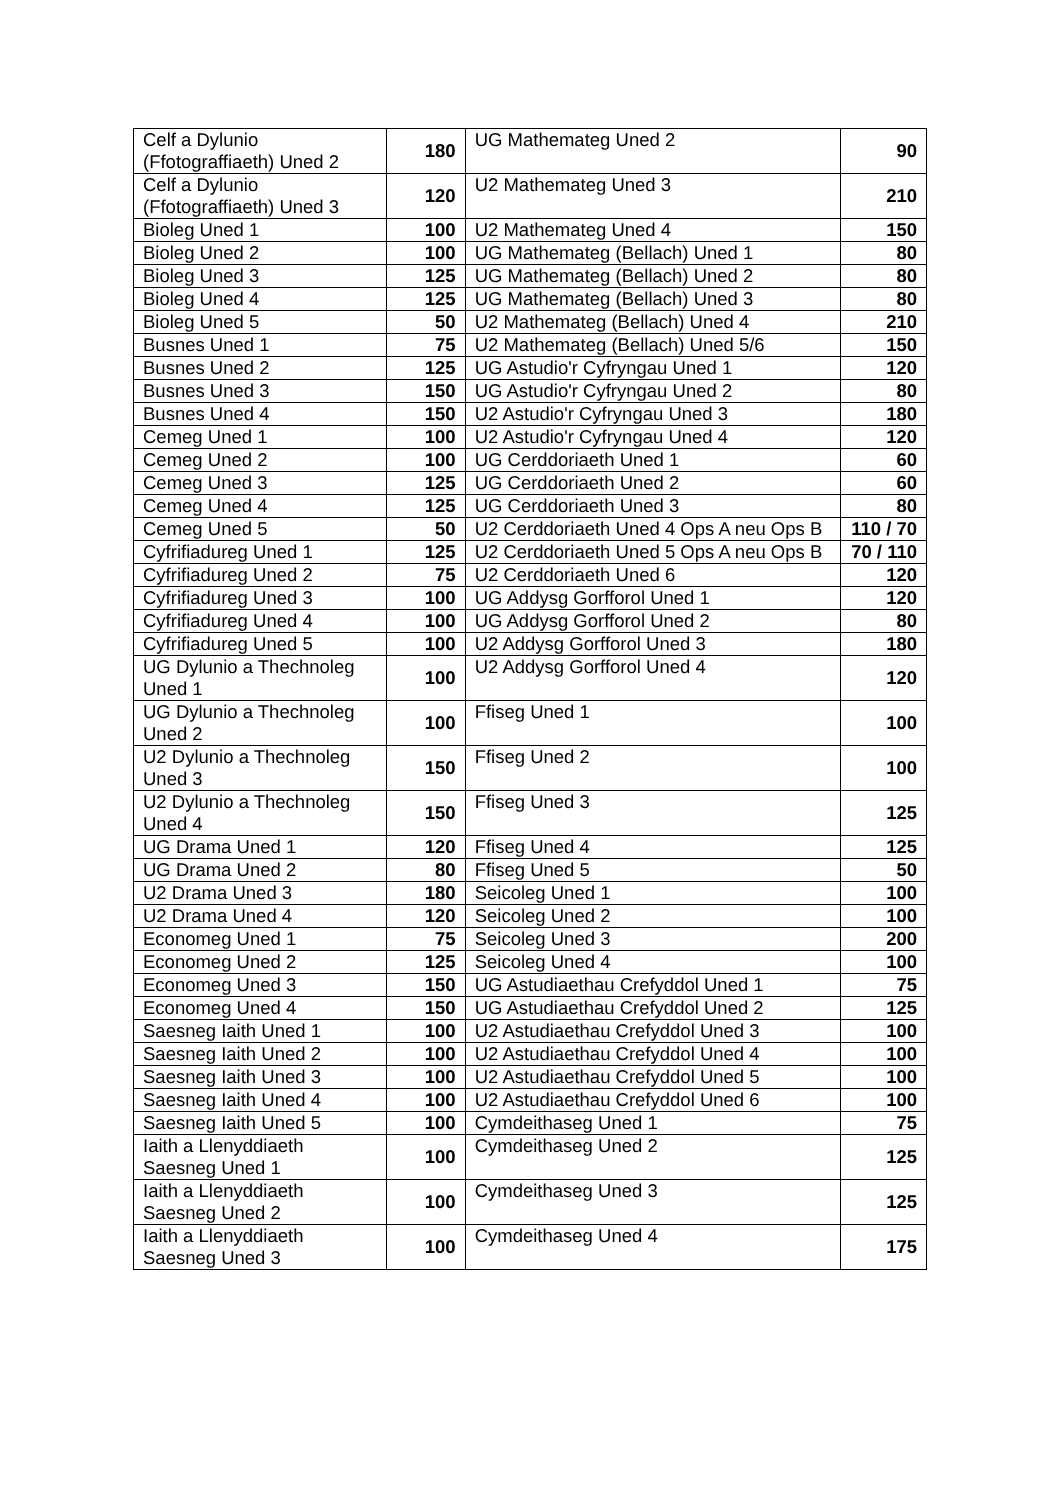| Celf a Dylunio (Ffotograffiaeth) Uned 2 | 180 | UG Mathemateg Uned 2 | 90 |
| Celf a Dylunio (Ffotograffiaeth) Uned 3 | 120 | U2 Mathemateg Uned 3 | 210 |
| Bioleg Uned 1 | 100 | U2 Mathemateg Uned 4 | 150 |
| Bioleg Uned 2 | 100 | UG Mathemateg (Bellach) Uned 1 | 80 |
| Bioleg Uned 3 | 125 | UG Mathemateg (Bellach) Uned 2 | 80 |
| Bioleg Uned 4 | 125 | UG Mathemateg (Bellach) Uned 3 | 80 |
| Bioleg Uned 5 | 50 | U2 Mathemateg (Bellach) Uned 4 | 210 |
| Busnes Uned 1 | 75 | U2 Mathemateg (Bellach) Uned 5/6 | 150 |
| Busnes Uned 2 | 125 | UG Astudio'r Cyfryngau Uned 1 | 120 |
| Busnes Uned 3 | 150 | UG Astudio'r Cyfryngau Uned 2 | 80 |
| Busnes Uned 4 | 150 | U2 Astudio'r Cyfryngau Uned 3 | 180 |
| Cemeg Uned 1 | 100 | U2 Astudio'r Cyfryngau Uned 4 | 120 |
| Cemeg Uned 2 | 100 | UG Cerddoriaeth Uned 1 | 60 |
| Cemeg Uned 3 | 125 | UG Cerddoriaeth Uned 2 | 60 |
| Cemeg Uned 4 | 125 | UG Cerddoriaeth Uned 3 | 80 |
| Cemeg Uned 5 | 50 | U2 Cerddoriaeth Uned 4 Ops A neu Ops B | 110 / 70 |
| Cyfrifiadureg Uned 1 | 125 | U2 Cerddoriaeth Uned 5 Ops A neu Ops B | 70 / 110 |
| Cyfrifiadureg Uned 2 | 75 | U2 Cerddoriaeth Uned 6 | 120 |
| Cyfrifiadureg Uned 3 | 100 | UG Addysg Gorfforol Uned 1 | 120 |
| Cyfrifiadureg Uned 4 | 100 | UG Addysg Gorfforol Uned 2 | 80 |
| Cyfrifiadureg Uned 5 | 100 | U2 Addysg Gorfforol Uned 3 | 180 |
| UG Dylunio a Thechnoleg Uned 1 | 100 | U2 Addysg Gorfforol Uned 4 | 120 |
| UG Dylunio a Thechnoleg Uned 2 | 100 | Ffiseg Uned 1 | 100 |
| U2 Dylunio a Thechnoleg Uned 3 | 150 | Ffiseg Uned 2 | 100 |
| U2 Dylunio a Thechnoleg Uned 4 | 150 | Ffiseg Uned 3 | 125 |
| UG Drama Uned 1 | 120 | Ffiseg Uned 4 | 125 |
| UG Drama Uned 2 | 80 | Ffiseg Uned 5 | 50 |
| U2 Drama Uned 3 | 180 | Seicoleg Uned 1 | 100 |
| U2 Drama Uned 4 | 120 | Seicoleg Uned 2 | 100 |
| Economeg Uned 1 | 75 | Seicoleg Uned 3 | 200 |
| Economeg Uned 2 | 125 | Seicoleg Uned 4 | 100 |
| Economeg Uned 3 | 150 | UG Astudiaethau Crefyddol Uned 1 | 75 |
| Economeg Uned 4 | 150 | UG Astudiaethau Crefyddol Uned 2 | 125 |
| Saesneg Iaith Uned 1 | 100 | U2 Astudiaethau Crefyddol Uned 3 | 100 |
| Saesneg Iaith Uned 2 | 100 | U2 Astudiaethau Crefyddol Uned 4 | 100 |
| Saesneg Iaith Uned 3 | 100 | U2 Astudiaethau Crefyddol Uned 5 | 100 |
| Saesneg Iaith Uned 4 | 100 | U2 Astudiaethau Crefyddol Uned 6 | 100 |
| Saesneg Iaith Uned 5 | 100 | Cymdeithaseg Uned 1 | 75 |
| Iaith a Llenyddiaeth Saesneg Uned 1 | 100 | Cymdeithaseg Uned 2 | 125 |
| Iaith a Llenyddiaeth Saesneg Uned 2 | 100 | Cymdeithaseg Uned 3 | 125 |
| Iaith a Llenyddiaeth Saesneg Uned 3 | 100 | Cymdeithaseg Uned 4 | 175 |